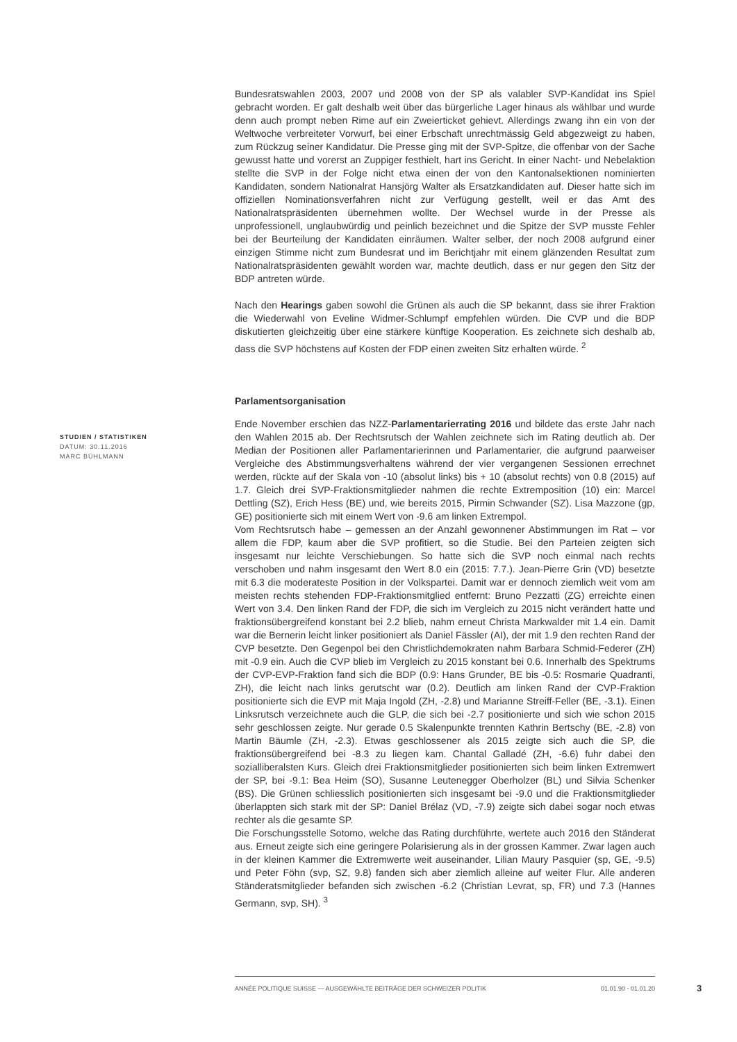STUDIEN / STATISTIKEN
DATUM: 30.11.2016
MARC BÜHLMANN
Bundesratswahlen 2003, 2007 und 2008 von der SP als valabler SVP-Kandidat ins Spiel gebracht worden. Er galt deshalb weit über das bürgerliche Lager hinaus als wählbar und wurde denn auch prompt neben Rime auf ein Zweierticket gehievt. Allerdings zwang ihn ein von der Weltwoche verbreiteter Vorwurf, bei einer Erbschaft unrechtmässig Geld abgezweigt zu haben, zum Rückzug seiner Kandidatur. Die Presse ging mit der SVP-Spitze, die offenbar von der Sache gewusst hatte und vorerst an Zuppiger festhielt, hart ins Gericht. In einer Nacht- und Nebelaktion stellte die SVP in der Folge nicht etwa einen der von den Kantonalsektionen nominierten Kandidaten, sondern Nationalrat Hansjörg Walter als Ersatzkandidaten auf. Dieser hatte sich im offiziellen Nominationsverfahren nicht zur Verfügung gestellt, weil er das Amt des Nationalratspräsidenten übernehmen wollte. Der Wechsel wurde in der Presse als unprofessionell, unglaubwürdig und peinlich bezeichnet und die Spitze der SVP musste Fehler bei der Beurteilung der Kandidaten einräumen. Walter selber, der noch 2008 aufgrund einer einzigen Stimme nicht zum Bundesrat und im Berichtjahr mit einem glänzenden Resultat zum Nationalratspräsidenten gewählt worden war, machte deutlich, dass er nur gegen den Sitz der BDP antreten würde.
Nach den Hearings gaben sowohl die Grünen als auch die SP bekannt, dass sie ihrer Fraktion die Wiederwahl von Eveline Widmer-Schlumpf empfehlen würden. Die CVP und die BDP diskutierten gleichzeitig über eine stärkere künftige Kooperation. Es zeichnete sich deshalb ab, dass die SVP höchstens auf Kosten der FDP einen zweiten Sitz erhalten würde. <sup>2</sup>
Parlamentsorganisation
Ende November erschien das NZZ-Parlamentarierrating 2016 und bildete das erste Jahr nach den Wahlen 2015 ab. Der Rechtsrutsch der Wahlen zeichnete sich im Rating deutlich ab. Der Median der Positionen aller Parlamentarierinnen und Parlamentarier, die aufgrund paarweiser Vergleiche des Abstimmungsverhaltens während der vier vergangenen Sessionen errechnet werden, rückte auf der Skala von -10 (absolut links) bis + 10 (absolut rechts) von 0.8 (2015) auf 1.7. Gleich drei SVP-Fraktionsmitglieder nahmen die rechte Extremposition (10) ein: Marcel Dettling (SZ), Erich Hess (BE) und, wie bereits 2015, Pirmin Schwander (SZ). Lisa Mazzone (gp, GE) positionierte sich mit einem Wert von -9.6 am linken Extrempol.
Vom Rechtsrutsch habe – gemessen an der Anzahl gewonnener Abstimmungen im Rat – vor allem die FDP, kaum aber die SVP profitiert, so die Studie. Bei den Parteien zeigten sich insgesamt nur leichte Verschiebungen. So hatte sich die SVP noch einmal nach rechts verschoben und nahm insgesamt den Wert 8.0 ein (2015: 7.7.). Jean-Pierre Grin (VD) besetzte mit 6.3 die moderateste Position in der Volkspartei. Damit war er dennoch ziemlich weit vom am meisten rechts stehenden FDP-Fraktionsmitglied entfernt: Bruno Pezzatti (ZG) erreichte einen Wert von 3.4. Den linken Rand der FDP, die sich im Vergleich zu 2015 nicht verändert hatte und fraktionsübergreifend konstant bei 2.2 blieb, nahm erneut Christa Markwalder mit 1.4 ein. Damit war die Bernerin leicht linker positioniert als Daniel Fässler (AI), der mit 1.9 den rechten Rand der CVP besetzte. Den Gegenpol bei den Christlichdemokraten nahm Barbara Schmid-Federer (ZH) mit -0.9 ein. Auch die CVP blieb im Vergleich zu 2015 konstant bei 0.6. Innerhalb des Spektrums der CVP-EVP-Fraktion fand sich die BDP (0.9: Hans Grunder, BE bis -0.5: Rosmarie Quadranti, ZH), die leicht nach links gerutscht war (0.2). Deutlich am linken Rand der CVP-Fraktion positionierte sich die EVP mit Maja Ingold (ZH, -2.8) und Marianne Streiff-Feller (BE, -3.1). Einen Linksrutsch verzeichnete auch die GLP, die sich bei -2.7 positionierte und sich wie schon 2015 sehr geschlossen zeigte. Nur gerade 0.5 Skalenpunkte trennten Kathrin Bertschy (BE, -2.8) von Martin Bäumle (ZH, -2.3). Etwas geschlossener als 2015 zeigte sich auch die SP, die fraktionsübergreifend bei -8.3 zu liegen kam. Chantal Galladé (ZH, -6.6) fuhr dabei den sozialliberalsten Kurs. Gleich drei Fraktionsmitglieder positionierten sich beim linken Extremwert der SP, bei -9.1: Bea Heim (SO), Susanne Leutenegger Oberholzer (BL) und Silvia Schenker (BS). Die Grünen schliesslich positionierten sich insgesamt bei -9.0 und die Fraktionsmitglieder überlappten sich stark mit der SP: Daniel Brélaz (VD, -7.9) zeigte sich dabei sogar noch etwas rechter als die gesamte SP.
Die Forschungsstelle Sotomo, welche das Rating durchführte, wertete auch 2016 den Ständerat aus. Erneut zeigte sich eine geringere Polarisierung als in der grossen Kammer. Zwar lagen auch in der kleinen Kammer die Extremwerte weit auseinander, Lilian Maury Pasquier (sp, GE, -9.5) und Peter Föhn (svp, SZ, 9.8) fanden sich aber ziemlich alleine auf weiter Flur. Alle anderen Ständeratsmitglieder befanden sich zwischen -6.2 (Christian Levrat, sp, FR) und 7.3 (Hannes Germann, svp, SH). <sup>3</sup>
ANNÉE POLITIQUE SUISSE — AUSGEWÄHLTE BEITRÄGE DER SCHWEIZER POLITIK 01.01.90 - 01.01.20
3